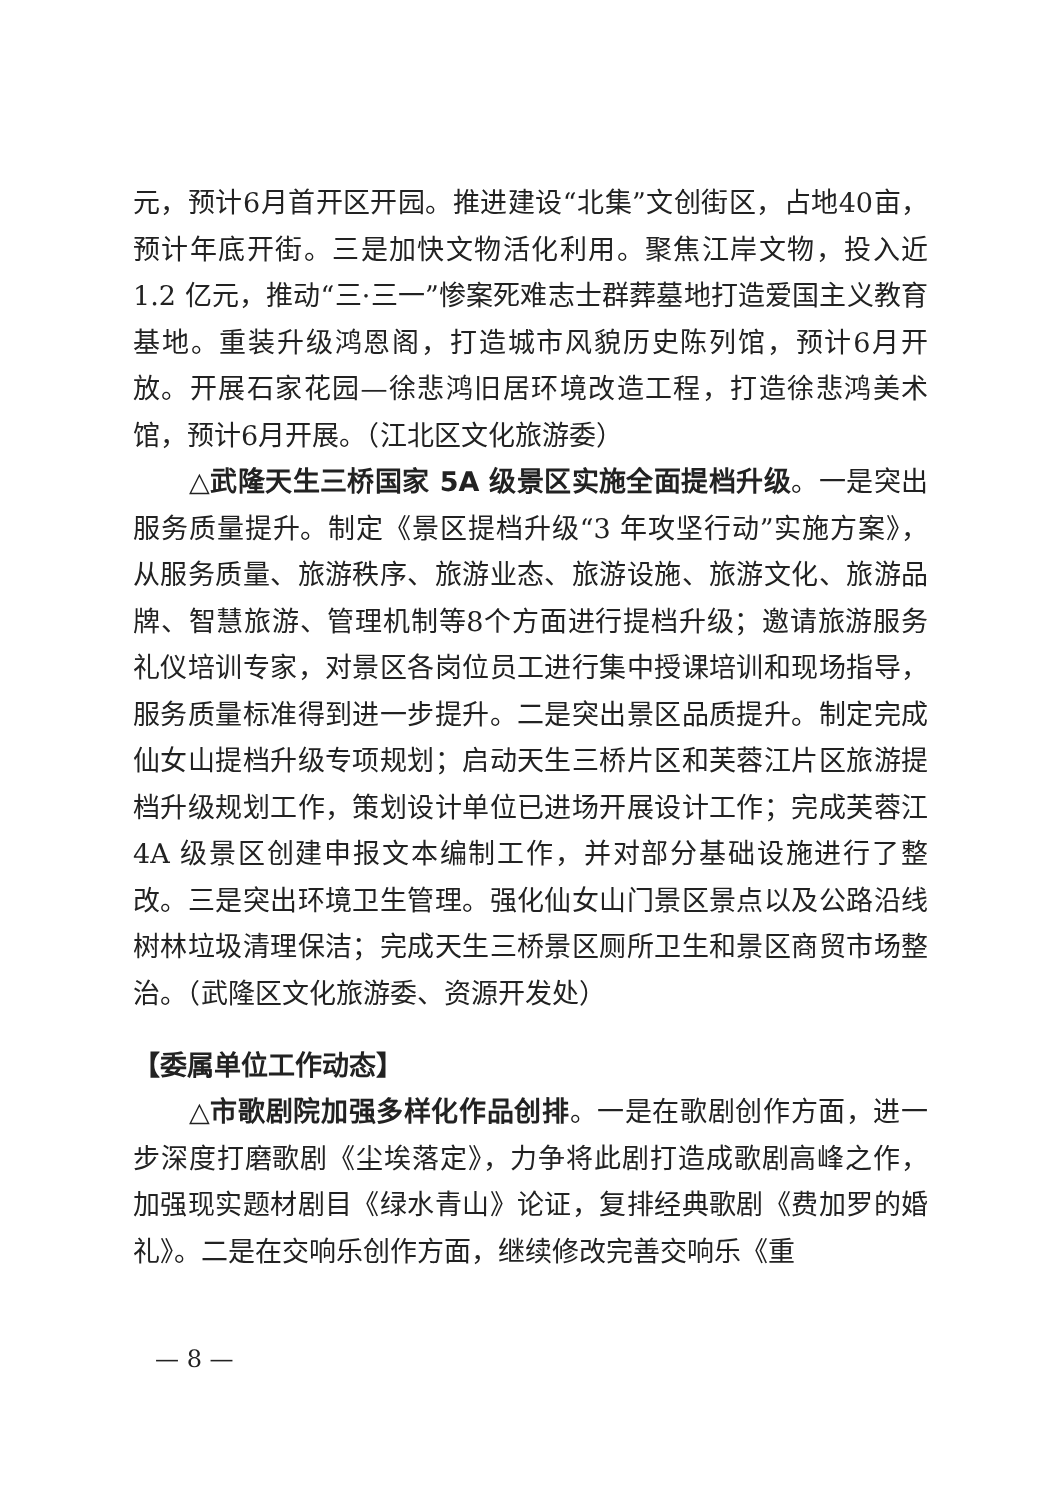元，预计6月首开区开园。推进建设“北集”文创街区，占地40亩，预计年底开街。三是加快文物活化利用。聚焦江岸文物，投入近 1.2 亿元，推动“三·三一”惨案死难志士群葬墓地打造爱国主义教育基地。重装升级鸿恩阁，打造城市风貌历史陈列馆，预计6月开放。开展石家花园—徐悲鸿旧居环境改造工程，打造徐悲鸿美术馆，预计6月开展。（江北区文化旅游委）
△武隆天生三桥国家 5A 级景区实施全面提档升级。一是突出服务质量提升。制定《景区提档升级“3 年攻坚行动”实施方案》，从服务质量、旅游秩序、旅游业态、旅游设施、旅游文化、旅游品牌、智慧旅游、管理机制等8个方面进行提档升级；邀请旅游服务礼仪培训专家，对景区各岗位员工进行集中授课培训和现场指导，服务质量标准得到进一步提升。二是突出景区品质提升。制定完成仙女山提档升级专项规划；启动天生三桥片区和芙蓉江片区旅游提档升级规划工作，策划设计单位已进场开展设计工作；完成芙蓉江 4A 级景区创建申报文本编制工作，并对部分基础设施进行了整改。三是突出环境卫生管理。强化仙女山门景区景点以及公路沿线树林垃圾清理保洁；完成天生三桥景区厕所卫生和景区商贸市场整治。（武隆区文化旅游委、资源开发处）
【委属单位工作动态】
△市歌剧院加强多样化作品创排。一是在歌剧创作方面，进一步深度打磨歌剧《尘埃落定》，力争将此剧打造成歌剧高峰之作，加强现实题材剧目《绿水青山》论证，复排经典歌剧《费加罗的婚礼》。二是在交响乐创作方面，继续修改完善交响乐《重
— 8 —